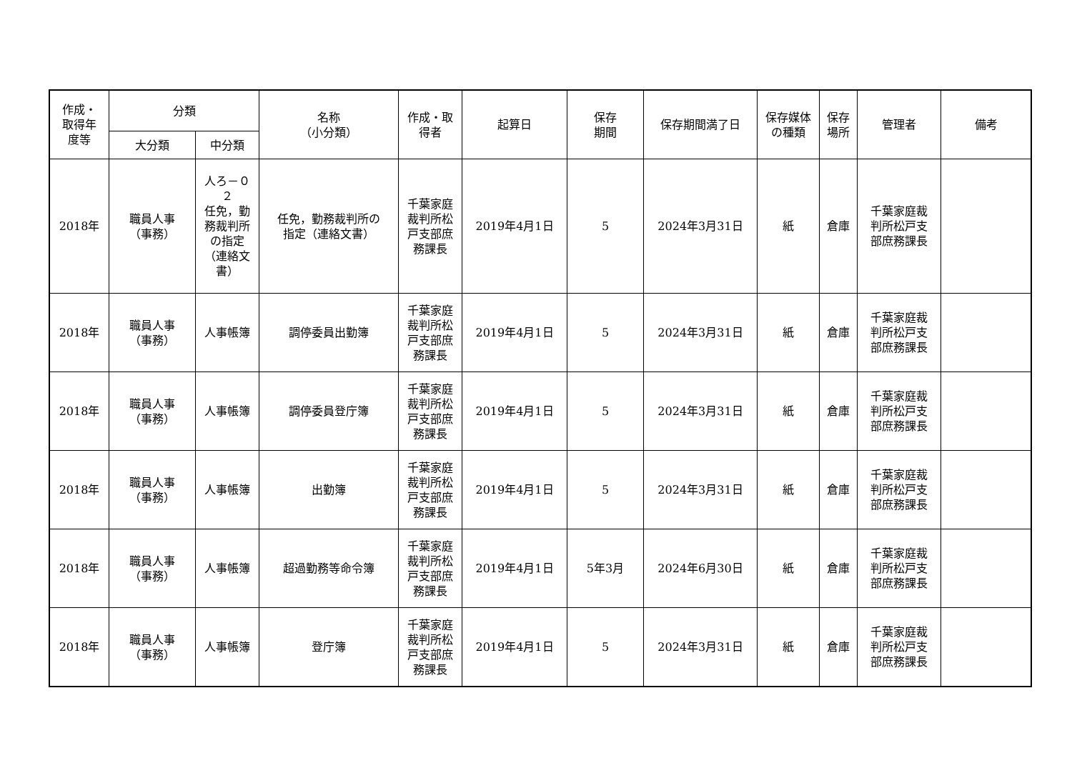| 作成・ 取得年 度等 | 分類 | | 名称 （小分類） | 作成・取 得者 | 起算日 | 保存 期間 | 保存期間満了日 | 保存媒体 の種類 | 保存 場所 | 管理者 | 備考 |
| --- | --- | --- | --- | --- | --- | --- | --- | --- | --- | --- | --- |
| | 大分類 | 中分類 | | | | | | | | | |
| 2018年 | 職員人事 （事務） | 人ろ－０ ２ 任免，勤 務裁判所 の指定 （連絡文 書） | 任免，勤務裁判所の 指定（連絡文書） | 千葉家庭 裁判所松 戸支部庶 務課長 | 2019年4月1日 | 5 | 2024年3月31日 | 紙 | 倉庫 | 千葉家庭裁 判所松戸支 部庶務課長 | |
| 2018年 | 職員人事 （事務） | 人事帳簿 | 調停委員出勤簿 | 千葉家庭 裁判所松 戸支部庶 務課長 | 2019年4月1日 | 5 | 2024年3月31日 | 紙 | 倉庫 | 千葉家庭裁 判所松戸支 部庶務課長 | |
| 2018年 | 職員人事 （事務） | 人事帳簿 | 調停委員登庁簿 | 千葉家庭 裁判所松 戸支部庶 務課長 | 2019年4月1日 | 5 | 2024年3月31日 | 紙 | 倉庫 | 千葉家庭裁 判所松戸支 部庶務課長 | |
| 2018年 | 職員人事 （事務） | 人事帳簿 | 出勤簿 | 千葉家庭 裁判所松 戸支部庶 務課長 | 2019年4月1日 | 5 | 2024年3月31日 | 紙 | 倉庫 | 千葉家庭裁 判所松戸支 部庶務課長 | |
| 2018年 | 職員人事 （事務） | 人事帳簿 | 超過勤務等命令簿 | 千葉家庭 裁判所松 戸支部庶 務課長 | 2019年4月1日 | 5年3月 | 2024年6月30日 | 紙 | 倉庫 | 千葉家庭裁 判所松戸支 部庶務課長 | |
| 2018年 | 職員人事 （事務） | 人事帳簿 | 登庁簿 | 千葉家庭 裁判所松 戸支部庶 務課長 | 2019年4月1日 | 5 | 2024年3月31日 | 紙 | 倉庫 | 千葉家庭裁 判所松戸支 部庶務課長 | |